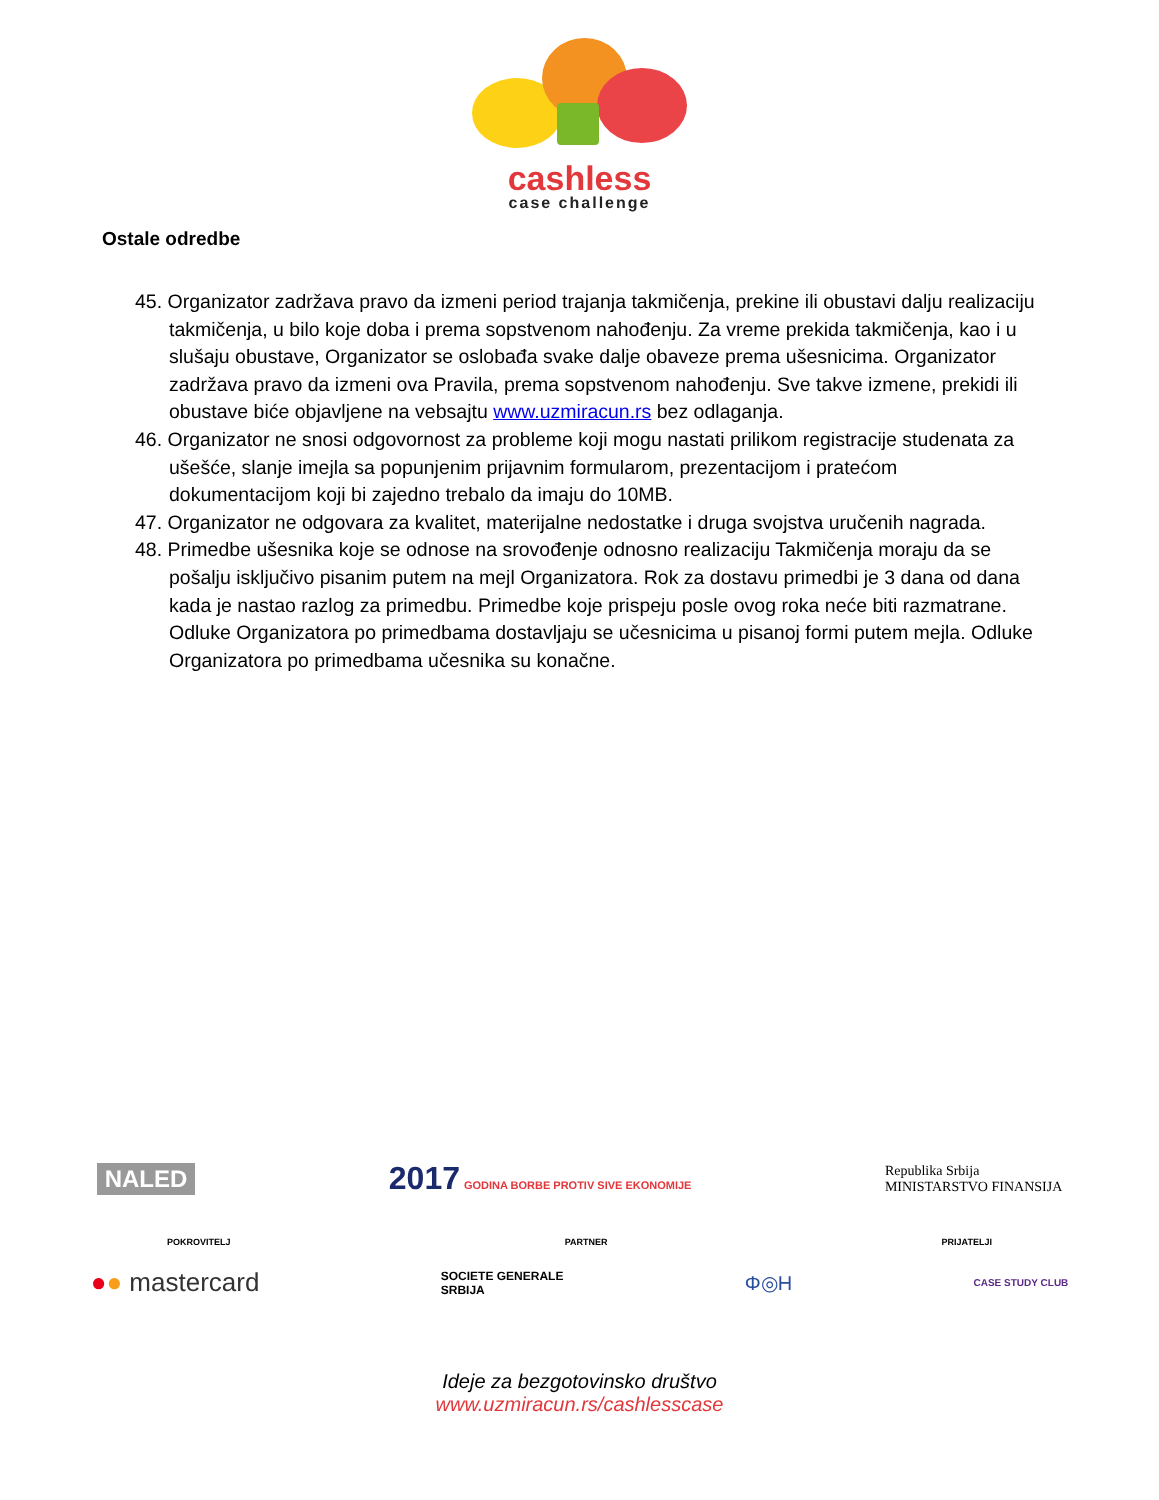cashless
case challenge
Ostale odredbe
45. Organizator zadržava pravo da izmeni period trajanja takmičenja, prekine ili obustavi dalju realizaciju takmičenja, u bilo koje doba i prema sopstvenom nahođenju. Za vreme prekida takmičenja, kao i u slušaju obustave, Organizator se oslobađa svake dalje obaveze prema ušesnicima. Organizator zadržava pravo da izmeni ova Pravila, prema sopstvenom nahođenju. Sve takve izmene, prekidi ili obustave biće objavljene na vebsajtu www.uzmiracun.rs bez odlaganja.
46. Organizator ne snosi odgovornost za probleme koji mogu nastati prilikom registracije studenata za ušešće, slanje imejla sa popunjenim prijavnim formularom, prezentacijom i pratećom dokumentacijom koji bi zajedno trebalo da imaju do 10MB.
47. Organizator ne odgovara za kvalitet, materijalne nedostatke i druga svojstva uručenih nagrada.
48. Primedbe ušesnika koje se odnose na srovođenje odnosno realizaciju Takmičenja moraju da se pošalju isključivo pisanim putem na mejl Organizatora. Rok za dostavu primedbi je 3 dana od dana kada je nastao razlog za primedbu. Primedbe koje prispeju posle ovog roka neće biti razmatrane. Odluke Organizatora po primedbama dostavljaju se učesnicima u pisanoj formi putem mejla. Odluke Organizatora po primedbama učesnika su konačne.
NALED 2017 GODINA BORBE PROTIV SIVE EKONOMIJE Republika Srbija
MINISTARSTVO FINANSIJA
POKROVITELJ PARTNER PRIJATELJI
●● mastercard SOCIETE GENERALE
SRBIJA Φ◎H CASE STUDY CLUB
Ideje za bezgotovinsko društvo
www.uzmiracun.rs/cashlesscase